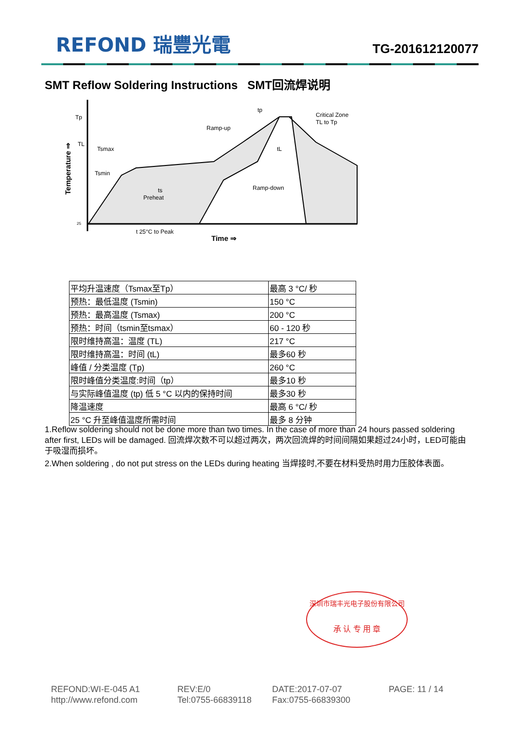REFOND 瑞豐光電 TG-201612120077
SMT Reflow Soldering Instructions SMT回流焊说明
Tp
TL
Tsmax
Tsmin
tp
Ramp-up
Critical Zone
TL to Tp
ts
Preheat
Ramp-down
tL
25
t 25°C to Peak
Time ⇒
Temperature ⇒
| 平均升温速度（Tsmax至Tp） | 最高 3 °C/ 秒 |
| 预热：最低温度 (Tsmin) | 150 °C |
| 预热：最高温度 (Tsmax) | 200 °C |
| 预热：时间（tsmin至tsmax） | 60 - 120 秒 |
| 限时维持高温：温度 (TL) | 217 °C |
| 限时维持高温：时间 (tL) | 最多60 秒 |
| 峰值 / 分类温度 (Tp) | 260 °C |
| 限时峰值分类温度:时间（tp） | 最多10 秒 |
| 与实际峰值温度 (tp) 低 5 °C 以内的保持时间 | 最多30 秒 |
| 降温速度 | 最高 6 °C/ 秒 |
| 25 °C 升至峰值温度所需时间 | 最多 8 分钟 |
1.Reflow soldering should not be done more than two times. In the case of more than 24 hours passed soldering after first, LEDs will be damaged. 回流焊次数不可以超过两次，两次回流焊的时间间隔如果超过24小时，LED可能由于吸湿而损坏。
2.When soldering , do not put stress on the LEDs during heating 当焊接时,不要在材料受热时用力压胶体表面。
深圳市瑞丰光电子股份有限公司
承 认 专 用 章
REFOND:WI-E-045 A1
REV:E/0
DATE:2017-07-07
PAGE: 11 / 14
http://www.refond.com
Tel:0755-66839118
Fax:0755-66839300